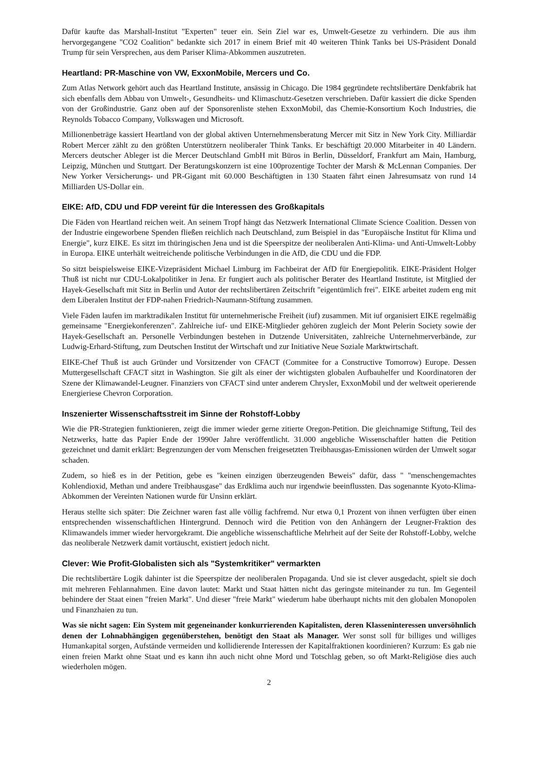Dafür kaufte das Marshall-Institut "Experten" teuer ein. Sein Ziel war es, Umwelt-Gesetze zu verhindern. Die aus ihm hervorgegangene "CO2 Coalition" bedankte sich 2017 in einem Brief mit 40 weiteren Think Tanks bei US-Präsident Donald Trump für sein Versprechen, aus dem Pariser Klima-Abkommen auszutreten.
Heartland: PR-Maschine von VW, ExxonMobile, Mercers und Co.
Zum Atlas Network gehört auch das Heartland Institute, ansässig in Chicago. Die 1984 gegründete rechtslibertäre Denkfabrik hat sich ebenfalls dem Abbau von Umwelt-, Gesundheits- und Klimaschutz-Gesetzen verschrieben. Dafür kassiert die dicke Spenden von der Großindustrie. Ganz oben auf der Sponsorenliste stehen ExxonMobil, das Chemie-Konsortium Koch Industries, die Reynolds Tobacco Company, Volkswagen und Microsoft.
Millionenbeträge kassiert Heartland von der global aktiven Unternehmensberatung Mercer mit Sitz in New York City. Milliardär Robert Mercer zählt zu den größten Unterstützern neoliberaler Think Tanks. Er beschäftigt 20.000 Mitarbeiter in 40 Ländern. Mercers deutscher Ableger ist die Mercer Deutschland GmbH mit Büros in Berlin, Düsseldorf, Frankfurt am Main, Hamburg, Leipzig, München und Stuttgart. Der Beratungskonzern ist eine 100prozentige Tochter der Marsh & McLennan Companies. Der New Yorker Versicherungs- und PR-Gigant mit 60.000 Beschäftigten in 130 Staaten fährt einen Jahresumsatz von rund 14 Milliarden US-Dollar ein.
EIKE: AfD, CDU und FDP vereint für die Interessen des Großkapitals
Die Fäden von Heartland reichen weit. An seinem Tropf hängt das Netzwerk International Climate Science Coalition. Dessen von der Industrie eingeworbene Spenden fließen reichlich nach Deutschland, zum Beispiel in das "Europäische Institut für Klima und Energie", kurz EIKE. Es sitzt im thüringischen Jena und ist die Speerspitze der neoliberalen Anti-Klima- und Anti-Umwelt-Lobby in Europa. EIKE unterhält weitreichende politische Verbindungen in die AfD, die CDU und die FDP.
So sitzt beispielsweise EIKE-Vizepräsident Michael Limburg im Fachbeirat der AfD für Energiepolitik. EIKE-Präsident Holger Thuß ist nicht nur CDU-Lokalpolitiker in Jena. Er fungiert auch als politischer Berater des Heartland Institute, ist Mitglied der Hayek-Gesellschaft mit Sitz in Berlin und Autor der rechtslibertären Zeitschrift "eigentümlich frei". EIKE arbeitet zudem eng mit dem Liberalen Institut der FDP-nahen Friedrich-Naumann-Stiftung zusammen.
Viele Fäden laufen im marktradikalen Institut für unternehmerische Freiheit (iuf) zusammen. Mit iuf organisiert EIKE regelmäßig gemeinsame "Energiekonferenzen". Zahlreiche iuf- und EIKE-Mitglieder gehören zugleich der Mont Pelerin Society sowie der Hayek-Gesellschaft an. Personelle Verbindungen bestehen in Dutzende Universitäten, zahlreiche Unternehmerverbände, zur Ludwig-Erhard-Stiftung, zum Deutschen Institut der Wirtschaft und zur Initiative Neue Soziale Marktwirtschaft.
EIKE-Chef Thuß ist auch Gründer und Vorsitzender von CFACT (Commitee for a Constructive Tomorrow) Europe. Dessen Muttergesellschaft CFACT sitzt in Washington. Sie gilt als einer der wichtigsten globalen Aufbauhelfer und Koordinatoren der Szene der Klimawandel-Leugner. Finanziers von CFACT sind unter anderem Chrysler, ExxonMobil und der weltweit operierende Energieriese Chevron Corporation.
Inszenierter Wissenschaftsstreit im Sinne der Rohstoff-Lobby
Wie die PR-Strategien funktionieren, zeigt die immer wieder gerne zitierte Oregon-Petition. Die gleichnamige Stiftung, Teil des Netzwerks, hatte das Papier Ende der 1990er Jahre veröffentlicht. 31.000 angebliche Wissenschaftler hatten die Petition gezeichnet und damit erklärt: Begrenzungen der vom Menschen freigesetzten Treibhausgas-Emissionen würden der Umwelt sogar schaden.
Zudem, so hieß es in der Petition, gebe es "keinen einzigen überzeugenden Beweis" dafür, dass " "menschengemachtes Kohlendioxid, Methan und andere Treibhausgase" das Erdklima auch nur irgendwie beeinflussten. Das sogenannte Kyoto-Klima-Abkommen der Vereinten Nationen wurde für Unsinn erklärt.
Heraus stellte sich später: Die Zeichner waren fast alle völlig fachfremd. Nur etwa 0,1 Prozent von ihnen verfügten über einen entsprechenden wissenschaftlichen Hintergrund. Dennoch wird die Petition von den Anhängern der Leugner-Fraktion des Klimawandels immer wieder hervorgekramt. Die angebliche wissenschaftliche Mehrheit auf der Seite der Rohstoff-Lobby, welche das neoliberale Netzwerk damit vortäuscht, existiert jedoch nicht.
Clever: Wie Profit-Globalisten sich als "Systemkritiker" vermarkten
Die rechtslibertäre Logik dahinter ist die Speerspitze der neoliberalen Propaganda. Und sie ist clever ausgedacht, spielt sie doch mit mehreren Fehlannahmen. Eine davon lautet: Markt und Staat hätten nicht das geringste miteinander zu tun. Im Gegenteil behindere der Staat einen "freien Markt". Und dieser "freie Markt" wiederum habe überhaupt nichts mit den globalen Monopolen und Finanzhaien zu tun.
Was sie nicht sagen: Ein System mit gegeneinander konkurrierenden Kapitalisten, deren Klasseninteressen unversöhnlich denen der Lohnabhängigen gegenüberstehen, benötigt den Staat als Manager. Wer sonst soll für billiges und williges Humankapital sorgen, Aufstände vermeiden und kollidierende Interessen der Kapitalfraktionen koordinieren? Kurzum: Es gab nie einen freien Markt ohne Staat und es kann ihn auch nicht ohne Mord und Totschlag geben, so oft Markt-Religiöse dies auch wiederholen mögen.
2